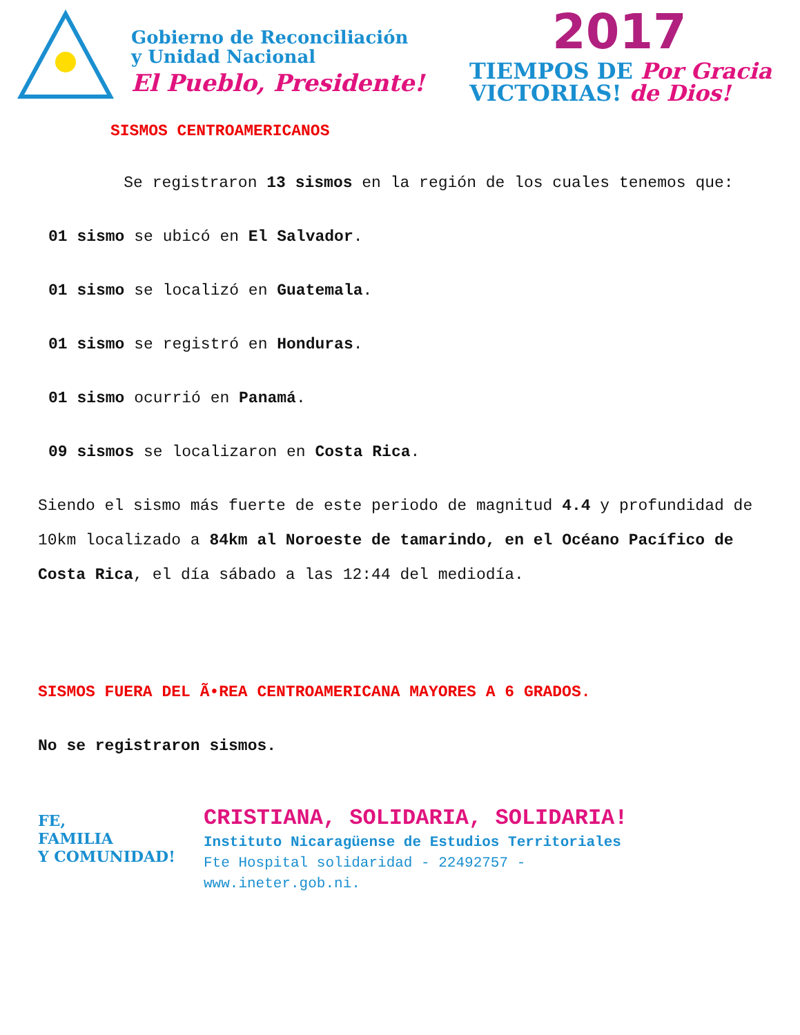Gobierno de Reconciliación
y Unidad Nacional
El Pueblo, Presidente!
2017
TIEMPOS DE Por Gracia
VICTORIAS! de Dios!
SISMOS CENTROAMERICANOS
Se registraron 13 sismos en la región de los cuales tenemos que:
01 sismo se ubicó en El Salvador.
01 sismo se localizó en Guatemala.
01 sismo se registró en Honduras.
01 sismo ocurrió en Panamá.
09 sismos se localizaron en Costa Rica.
Siendo el sismo más fuerte de este periodo de magnitud 4.4 y profundidad de 10km localizado a 84km al Noroeste de tamarindo, en el Océano Pacífico de Costa Rica, el día sábado a las 12:44 del mediodía.
SISMOS FUERA DEL Ã•REA CENTROAMERICANA MAYORES A 6 GRADOS.
No se registraron sismos.
FE,
FAMILIA
Y COMUNIDAD!
CRISTIANA, SOLIDARIA, SOLIDARIA!
Instituto Nicaragüense de Estudios Territoriales
Fte Hospital solidaridad - 22492757 -
www.ineter.gob.ni.